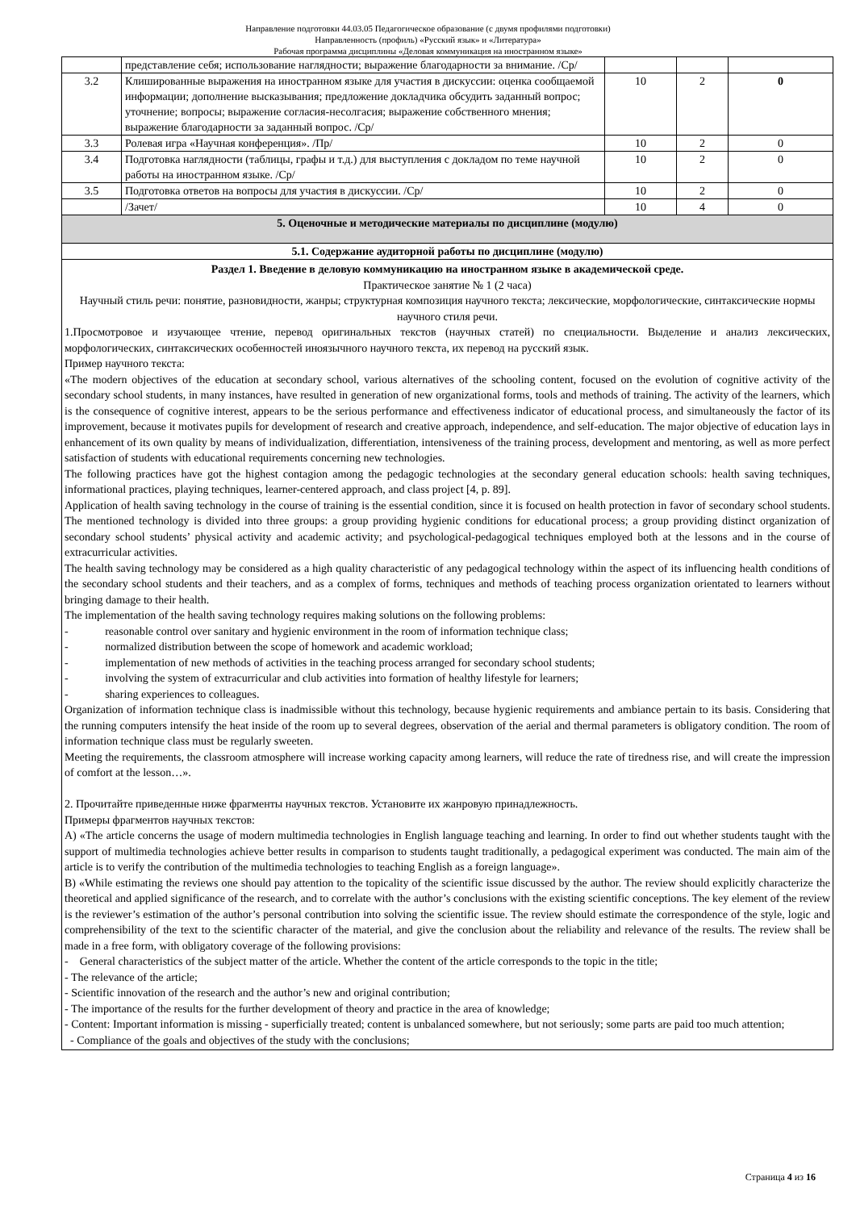Направление подготовки 44.03.05 Педагогическое образование (с двумя профилями подготовки)
Направленность (профиль) «Русский язык» и «Литература»
Рабочая программа дисциплины «Деловая коммуникация на иностранном языке»
| | представление себя; использование наглядности; выражение благодарности за внимание. /Ср/ | | | |
| 3.2 | Клишированные выражения на иностранном языке для участия в дискуссии: оценка сообщаемой информации; дополнение высказывания; предложение докладчика обсудить заданный вопрос; уточнение; вопросы; выражение согласия-несолгасия; выражение собственного мнения; выражение благодарности за заданный вопрос. /Ср/ | 10 | 2 | 0 |
| 3.3 | Ролевая игра «Научная конференция». /Пр/ | 10 | 2 | 0 |
| 3.4 | Подготовка наглядности (таблицы, графы и т.д.) для выступления с докладом по теме научной работы на иностранном языке. /Ср/ | 10 | 2 | 0 |
| 3.5 | Подготовка ответов на вопросы для участия в дискуссии. /Ср/ | 10 | 2 | 0 |
| | /Зачет/ | 10 | 4 | 0 |
| 5. Оценочные и методические материалы по дисциплине (модулю) | | | | |
| 5.1. Содержание аудиторной работы по дисциплине (модулю) | | | | |
| Раздел 1. Введение в деловую коммуникацию на иностранном языке в академической среде. Практическое занятие № 1 (2 часа) Научный стиль речи: понятие, разновидности, жанры; структурная композиция научного текста; лексические, морфологические, синтаксические нормы научного стиля речи. 1.Просмотровое и изучающее чтение, перевод оригинальных текстов (научных статей) по специальности. Выделение и анализ лексических, морфологических, синтаксических особенностей иноязычного научного текста, их перевод на русский язык. Пример научного текста: «The modern objectives of the education at secondary school, various alternatives of the schooling content, focused on the evolution of cognitive activity of the secondary school students, in many instances, have resulted in generation of new organizational forms, tools and methods of training. The activity of the learners, which is the consequence of cognitive interest, appears to be the serious performance and effectiveness indicator of educational process, and simultaneously the factor of its improvement, because it motivates pupils for development of research and creative approach, independence, and self-education. The major objective of education lays in enhancement of its own quality by means of individualization, differentiation, intensiveness of the training process, development and mentoring, as well as more perfect satisfaction of students with educational requirements concerning new technologies. The following practices have got the highest contagion among the pedagogic technologies at the secondary general education schools: health saving techniques, informational practices, playing techniques, learner-centered approach, and class project [4, p. 89]. Application of health saving technology in the course of training is the essential condition, since it is focused on health protection in favor of secondary school students. The mentioned technology is divided into three groups: a group providing hygienic conditions for educational process; a group providing distinct organization of secondary school students’ physical activity and academic activity; and psychological-pedagogical techniques employed both at the lessons and in the course of extracurricular activities. The health saving technology may be considered as a high quality characteristic of any pedagogical technology within the aspect of its influencing health conditions of the secondary school students and their teachers, and as a complex of forms, techniques and methods of teaching process organization orientated to learners without bringing damage to their health. The implementation of the health saving technology requires making solutions on the following problems: - reasonable control over sanitary and hygienic environment in the room of information technique class; - normalized distribution between the scope of homework and academic workload; - implementation of new methods of activities in the teaching process arranged for secondary school students; - involving the system of extracurricular and club activities into formation of healthy lifestyle for learners; - sharing experiences to colleagues. Organization of information technique class is inadmissible without this technology, because hygienic requirements and ambiance pertain to its basis. Considering that the running computers intensify the heat inside of the room up to several degrees, observation of the aerial and thermal parameters is obligatory condition. The room of information technique class must be regularly sweeten. Meeting the requirements, the classroom atmosphere will increase working capacity among learners, will reduce the rate of tiredness rise, and will create the impression of comfort at the lesson…». 2. Прочитайте приведенные ниже фрагменты научных текстов. Установите их жанровую принадлежность. Примеры фрагментов научных текстов: A) «The article concerns the usage of modern multimedia technologies in English language teaching and learning. In order to find out whether students taught with the support of multimedia technologies achieve better results in comparison to students taught traditionally, a pedagogical experiment was conducted. The main aim of the article is to verify the contribution of the multimedia technologies to teaching English as a foreign language». B) «While estimating the reviews one should pay attention to the topicality of the scientific issue discussed by the author. The review should explicitly characterize the theoretical and applied significance of the research, and to correlate with the author’s conclusions with the existing scientific conceptions. The key element of the review is the reviewer’s estimation of the author’s personal contribution into solving the scientific issue. The review should estimate the correspondence of the style, logic and comprehensibility of the text to the scientific character of the material, and give the conclusion about the reliability and relevance of the results. The review shall be made in a free form, with obligatory coverage of the following provisions: - General characteristics of the subject matter of the article. Whether the content of the article corresponds to the topic in the title; - The relevance of the article; - Scientific innovation of the research and the author’s new and original contribution; - The importance of the results for the further development of theory and practice in the area of knowledge; - Content: Important information is missing - superficially treated; content is unbalanced somewhere, but not seriously; some parts are paid too much attention; - Compliance of the goals and objectives of the study with the conclusions; | | | | |
Страница 4 из 16